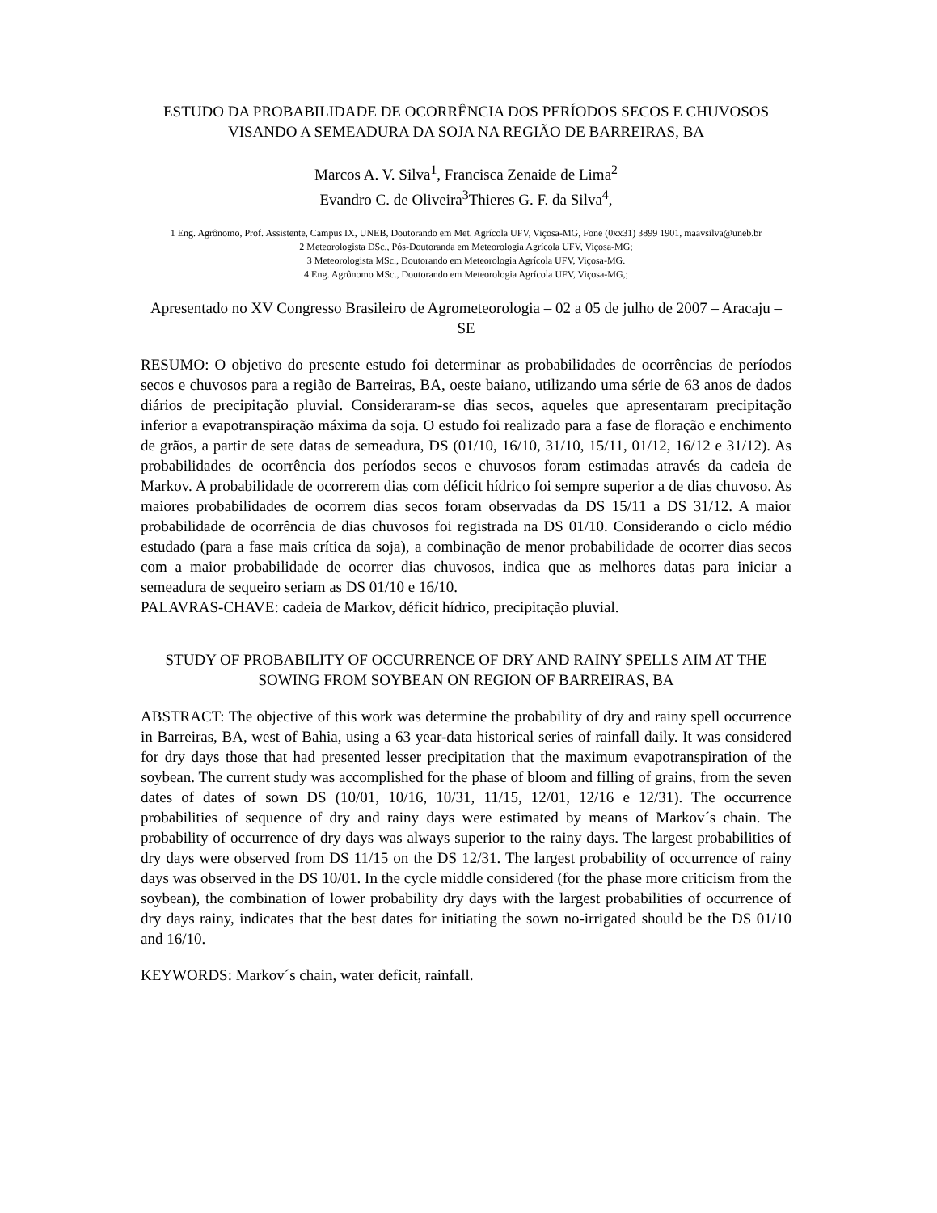ESTUDO DA PROBABILIDADE DE OCORRÊNCIA DOS PERÍODOS SECOS E CHUVOSOS VISANDO A SEMEADURA DA SOJA NA REGIÃO DE BARREIRAS, BA
Marcos A. V. Silva<sup>1</sup>, Francisca Zenaide de Lima<sup>2</sup>
Evandro C. de Oliveira<sup>3</sup>Thieres G. F. da Silva<sup>4</sup>,
1 Eng. Agrônomo, Prof. Assistente, Campus IX, UNEB, Doutorando em Met. Agrícola UFV, Viçosa-MG, Fone (0xx31) 3899 1901, maavsilva@uneb.br
2 Meteorologista DSc., Pós-Doutoranda em Meteorologia Agrícola UFV, Viçosa-MG;
3 Meteorologista MSc., Doutorando em Meteorologia Agrícola UFV, Viçosa-MG.
4 Eng. Agrônomo MSc., Doutorando em Meteorologia Agrícola UFV, Viçosa-MG,;
Apresentado no XV Congresso Brasileiro de Agrometeorologia – 02 a 05 de julho de 2007 – Aracaju – SE
RESUMO: O objetivo do presente estudo foi determinar as probabilidades de ocorrências de períodos secos e chuvosos para a região de Barreiras, BA, oeste baiano, utilizando uma série de 63 anos de dados diários de precipitação pluvial. Consideraram-se dias secos, aqueles que apresentaram precipitação inferior a evapotranspiração máxima da soja. O estudo foi realizado para a fase de floração e enchimento de grãos, a partir de sete datas de semeadura, DS (01/10, 16/10, 31/10, 15/11, 01/12, 16/12 e 31/12). As probabilidades de ocorrência dos períodos secos e chuvosos foram estimadas através da cadeia de Markov. A probabilidade de ocorrerem dias com déficit hídrico foi sempre superior a de dias chuvoso. As maiores probabilidades de ocorrem dias secos foram observadas da DS 15/11 a DS 31/12. A maior probabilidade de ocorrência de dias chuvosos foi registrada na DS 01/10. Considerando o ciclo médio estudado (para a fase mais crítica da soja), a combinação de menor probabilidade de ocorrer dias secos com a maior probabilidade de ocorrer dias chuvosos, indica que as melhores datas para iniciar a semeadura de sequeiro seriam as DS 01/10 e 16/10.
PALAVRAS-CHAVE: cadeia de Markov, déficit hídrico, precipitação pluvial.
STUDY OF PROBABILITY OF OCCURRENCE OF DRY AND RAINY SPELLS AIM AT THE SOWING FROM SOYBEAN ON REGION OF BARREIRAS, BA
ABSTRACT: The objective of this work was determine the probability of dry and rainy spell occurrence in Barreiras, BA, west of Bahia, using a 63 year-data historical series of rainfall daily. It was considered for dry days those that had presented lesser precipitation that the maximum evapotranspiration of the soybean. The current study was accomplished for the phase of bloom and filling of grains, from the seven dates of dates of sown DS (10/01, 10/16, 10/31, 11/15, 12/01, 12/16 e 12/31). The occurrence probabilities of sequence of dry and rainy days were estimated by means of Markov´s chain. The probability of occurrence of dry days was always superior to the rainy days. The largest probabilities of dry days were observed from DS 11/15 on the DS 12/31. The largest probability of occurrence of rainy days was observed in the DS 10/01. In the cycle middle considered (for the phase more criticism from the soybean), the combination of lower probability dry days with the largest probabilities of occurrence of dry days rainy, indicates that the best dates for initiating the sown no-irrigated should be the DS 01/10 and 16/10.
KEYWORDS: Markov´s chain, water deficit, rainfall.